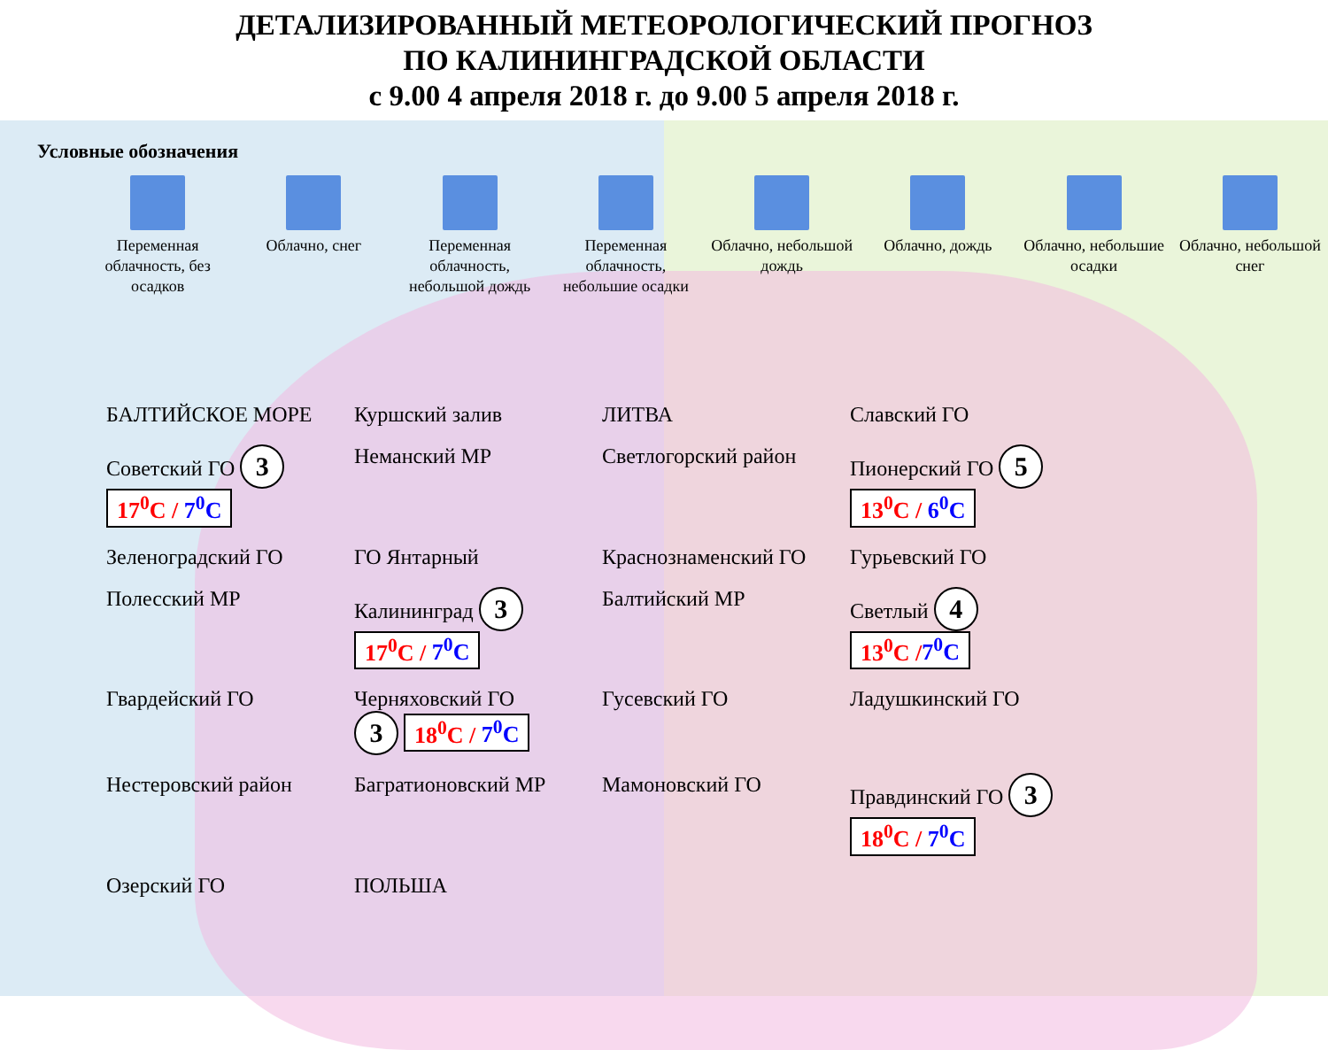ДЕТАЛИЗИРОВАННЫЙ МЕТЕОРОЛОГИЧЕСКИЙ ПРОГНОЗ
ПО КАЛИНИНГРАДСКОЙ ОБЛАСТИ
с 9.00 4 апреля 2018 г. до 9.00 5 апреля 2018 г.
Условные обозначения
Переменная облачность, без осадков
Облачно, снег Переменная облачность, небольшой дождь
Переменная облачность, небольшие осадки
Облачно, небольшой дождь
Облачно, дождь Облачно, небольшие осадки
Облачно, небольшой снег
БАЛТИЙСКОЕ МОРЕ
Куршский залив
ЛИТВА
Славский ГО
Советский ГО 3 17<sup>0</sup>C / 7<sup>0</sup>C
Неманский МР
Светлогорский район
Пионерский ГО 5 13<sup>0</sup>C / 6<sup>0</sup>C
Зеленоградский ГО
ГО Янтарный
Краснознаменский ГО
Гурьевский ГО
Полесский МР
Калининград 3 17<sup>0</sup>C / 7<sup>0</sup>C
Балтийский МР
Светлый 4 13<sup>0</sup>C /7<sup>0</sup>C
Гвардейский ГО
Черняховский ГО 3 18<sup>0</sup>C / 7<sup>0</sup>C
Гусевский ГО
Ладушкинский ГО
Нестеровский район
Багратионовский МР
Мамоновский ГО
Правдинский ГО 3 18<sup>0</sup>C / 7<sup>0</sup>C
Озерский ГО
ПОЛЬША